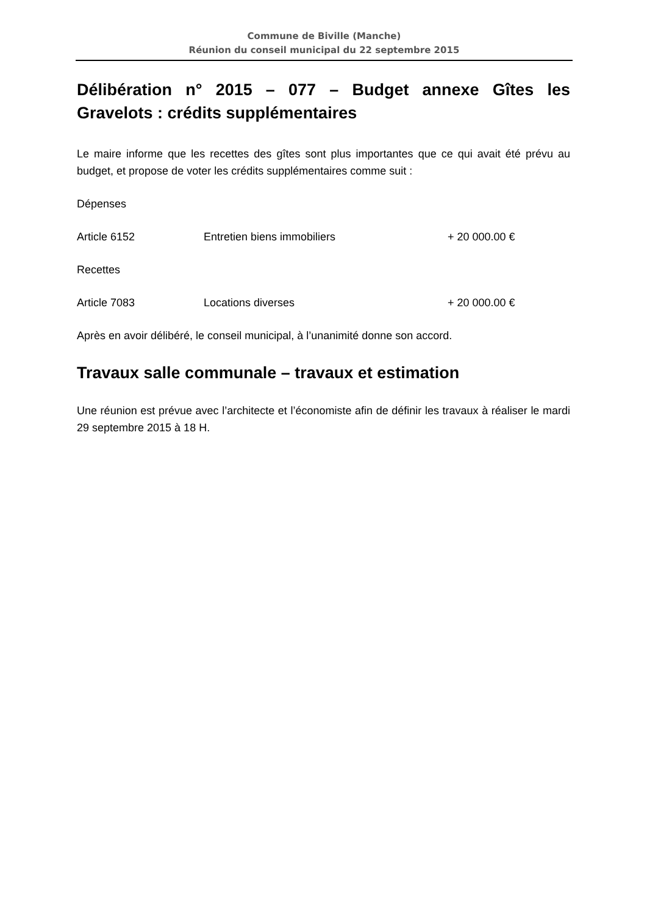Commune de Biville (Manche)
Réunion du conseil municipal du 22 septembre 2015
Délibération n° 2015 – 077 – Budget annexe Gîtes les Gravelots : crédits supplémentaires
Le maire informe que les recettes des gîtes sont plus importantes que ce qui avait été prévu au budget, et propose de voter les crédits supplémentaires comme suit :
Dépenses
Article 6152 Entretien biens immobiliers + 20 000.00 €
Recettes
Article 7083 Locations diverses + 20 000.00 €
Après en avoir délibéré, le conseil municipal, à l’unanimité donne son accord.
Travaux salle communale – travaux et estimation
Une réunion est prévue avec l’architecte et l’économiste afin de définir les travaux à réaliser le mardi 29 septembre 2015 à 18 H.